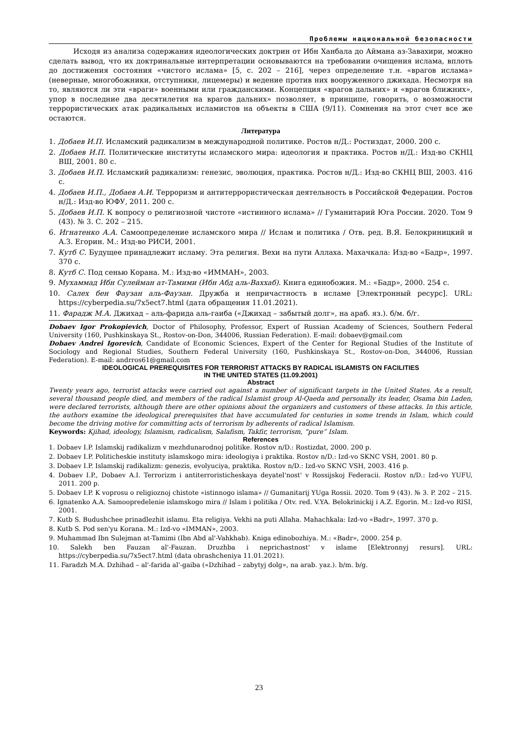Проблемы национальной безопасности
Исходя из анализа содержания идеологических доктрин от Ибн Ханбала до Аймана аз-Завахири, можно сделать вывод, что их доктринальные интерпретации основываются на требовании очищения ислама, вплоть до достижения состояния «чистого ислама» [5, с. 202 – 216], через определение т.н. «врагов ислама» (неверные, многобожники, отступники, лицемеры) и ведение против них вооруженного джихада. Несмотря на то, являются ли эти «враги» военными или гражданскими. Концепция «врагов дальних» и «врагов ближних», упор в последние два десятилетия на врагов дальних» позволяет, в принципе, говорить, о возможности террористических атак радикальных исламистов на объекты в США (9/11). Сомнения на этот счет все же остаются.
Литература
1. Добаев И.П. Исламский радикализм в международной политике. Ростов н/Д.: Ростиздат, 2000. 200 с.
2. Добаев И.П. Политические институты исламского мира: идеология и практика. Ростов н/Д.: Изд-во СКНЦ ВШ, 2001. 80 с.
3. Добаев И.П. Исламский радикализм: генезис, эволюция, практика. Ростов н/Д.: Изд-во СКНЦ ВШ, 2003. 416 с.
4. Добаев И.П., Добаев А.И. Терроризм и антитеррористическая деятельность в Российской Федерации. Ростов н/Д.: Изд-во ЮФУ, 2011. 200 с.
5. Добаев И.П. К вопросу о религиозной чистоте «истинного ислама» // Гуманитарий Юга России. 2020. Том 9 (43). № 3. С. 202 – 215.
6. Игнатенко А.А. Самоопределение исламского мира // Ислам и политика / Отв. ред. В.Я. Белокриницкий и А.З. Егорин. М.: Изд-во РИСИ, 2001.
7. Кутб С. Будущее принадлежит исламу. Эта религия. Вехи на пути Аллаха. Махачкала: Изд-во «Бадр», 1997. 370 с.
8. Кутб С. Под сенью Корана. М.: Изд-во «ИММАН», 2003.
9. Мухаммад Ибн Сулейман ат-Тамими (Ибн Абд аль-Ваххаб). Книга единобожия. М.: «Бадр», 2000. 254 с.
10. Салех бен Фаузан аль-Фаузан. Дружба и непричастность в исламе [Электронный ресурс]. URL: https://cyberpedia.su/7x5ect7.html (дата обращения 11.01.2021).
11. Фарадж М.А. Джихад – аль-фарида аль-гаиба («Джихад – забытый долг», на араб. яз.). б/м. б/г.
Dobaev Igor Prokopievich, Doctor of Philosophy, Professor, Expert of Russian Academy of Sciences, Southern Federal University (160, Pushkinskaya St., Rostov-on-Don, 344006, Russian Federation). E-mail: dobaev@gmail.com
Dobaev Andrei Igorevich, Candidate of Economic Sciences, Expert of the Center for Regional Studies of the Institute of Sociology and Regional Studies, Southern Federal University (160, Pushkinskaya St., Rostov-on-Don, 344006, Russian Federation). E-mail: andrros61@gmail.com
IDEOLOGICAL PREREQUISITES FOR TERRORIST ATTACKS BY RADICAL ISLAMISTS ON FACILITIES
IN THE UNITED STATES (11.09.2001)
Abstract
Twenty years ago, terrorist attacks were carried out against a number of significant targets in the United States. As a result, several thousand people died, and members of the radical Islamist group Al-Qaeda and personally its leader, Osama bin Laden, were declared terrorists, although there are other opinions about the organizers and customers of these attacks. In this article, the authors examine the ideological prerequisites that have accumulated for centuries in some trends in Islam, which could become the driving motive for committing acts of terrorism by adherents of radical Islamism.
Keywords: Kjihad, ideology, Islamism, radicalism, Salafism, Takfir, terrorism, “pure” Islam.
References
1. Dobaev I.P. Islamskij radikalizm v mezhdunarodnoj politike. Rostov n/D.: Rostizdat, 2000. 200 p.
2. Dobaev I.P. Politicheskie instituty islamskogo mira: ideologiya i praktika. Rostov n/D.: Izd-vo SKNC VSH, 2001. 80 p.
3. Dobaev I.P. Islamskij radikalizm: genezis, evolyuciya, praktika. Rostov n/D.: Izd-vo SKNC VSH, 2003. 416 p.
4. Dobaev I.P., Dobaev A.I. Terrorizm i antiterroristicheskaya deyatel'nost' v Rossijskoj Federacii. Rostov n/D.: Izd-vo YUFU, 2011. 200 p.
5. Dobaev I.P. K voprosu o religioznoj chistote «istinnogo islama» // Gumanitarij YUga Rossii. 2020. Tom 9 (43). № 3. P. 202 – 215.
6. Ignatenko A.A. Samoopredelenie islamskogo mira // Islam i politika / Otv. red. V.YA. Belokrinickij i A.Z. Egorin. M.: Izd-vo RISI, 2001.
7. Kutb S. Budushchee prinadlezhit islamu. Eta religiya. Vekhi na puti Allaha. Mahachkala: Izd-vo «Badr», 1997. 370 p.
8. Kutb S. Pod sen'yu Korana. M.: Izd-vo «IMMAN», 2003.
9. Muhammad Ibn Sulejman at-Tamimi (Ibn Abd al'-Vahkhab). Kniga edinobozhiya. M.: «Badr», 2000. 254 p.
10. Salekh ben Fauzan al'-Fauzan. Druzhba i neprichastnost' v islame [Elektronnyj resurs]. URL: https://cyberpedia.su/7x5ect7.html (data obrashcheniya 11.01.2021).
11. Faradzh M.A. Dzhihad – al'-farida al'-gaiba («Dzhihad – zabytyj dolg», na arab. yaz.). b/m. b/g.
23